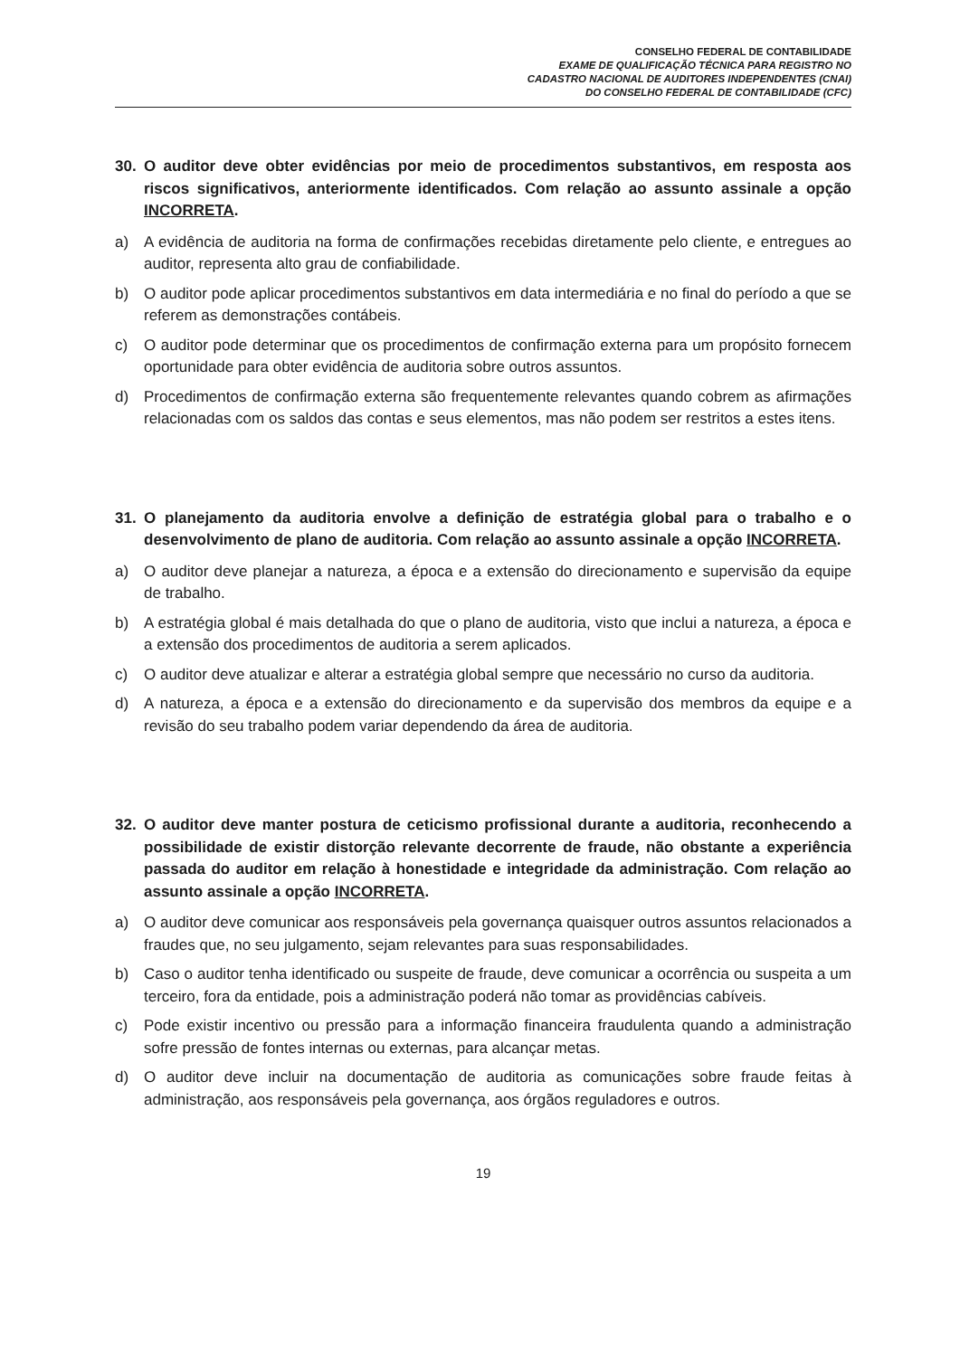CONSELHO FEDERAL DE CONTABILIDADE
EXAME DE QUALIFICAÇÃO TÉCNICA PARA REGISTRO NO
CADASTRO NACIONAL DE AUDITORES INDEPENDENTES (CNAI)
DO CONSELHO FEDERAL DE CONTABILIDADE (CFC)
30. O auditor deve obter evidências por meio de procedimentos substantivos, em resposta aos riscos significativos, anteriormente identificados. Com relação ao assunto assinale a opção INCORRETA.
a) A evidência de auditoria na forma de confirmações recebidas diretamente pelo cliente, e entregues ao auditor, representa alto grau de confiabilidade.
b) O auditor pode aplicar procedimentos substantivos em data intermediária e no final do período a que se referem as demonstrações contábeis.
c) O auditor pode determinar que os procedimentos de confirmação externa para um propósito fornecem oportunidade para obter evidência de auditoria sobre outros assuntos.
d) Procedimentos de confirmação externa são frequentemente relevantes quando cobrem as afirmações relacionadas com os saldos das contas e seus elementos, mas não podem ser restritos a estes itens.
31. O planejamento da auditoria envolve a definição de estratégia global para o trabalho e o desenvolvimento de plano de auditoria. Com relação ao assunto assinale a opção INCORRETA.
a) O auditor deve planejar a natureza, a época e a extensão do direcionamento e supervisão da equipe de trabalho.
b) A estratégia global é mais detalhada do que o plano de auditoria, visto que inclui a natureza, a época e a extensão dos procedimentos de auditoria a serem aplicados.
c) O auditor deve atualizar e alterar a estratégia global sempre que necessário no curso da auditoria.
d) A natureza, a época e a extensão do direcionamento e da supervisão dos membros da equipe e a revisão do seu trabalho podem variar dependendo da área de auditoria.
32. O auditor deve manter postura de ceticismo profissional durante a auditoria, reconhecendo a possibilidade de existir distorção relevante decorrente de fraude, não obstante a experiência passada do auditor em relação à honestidade e integridade da administração. Com relação ao assunto assinale a opção INCORRETA.
a) O auditor deve comunicar aos responsáveis pela governança quaisquer outros assuntos relacionados a fraudes que, no seu julgamento, sejam relevantes para suas responsabilidades.
b) Caso o auditor tenha identificado ou suspeite de fraude, deve comunicar a ocorrência ou suspeita a um terceiro, fora da entidade, pois a administração poderá não tomar as providências cabíveis.
c) Pode existir incentivo ou pressão para a informação financeira fraudulenta quando a administração sofre pressão de fontes internas ou externas, para alcançar metas.
d) O auditor deve incluir na documentação de auditoria as comunicações sobre fraude feitas à administração, aos responsáveis pela governança, aos órgãos reguladores e outros.
19